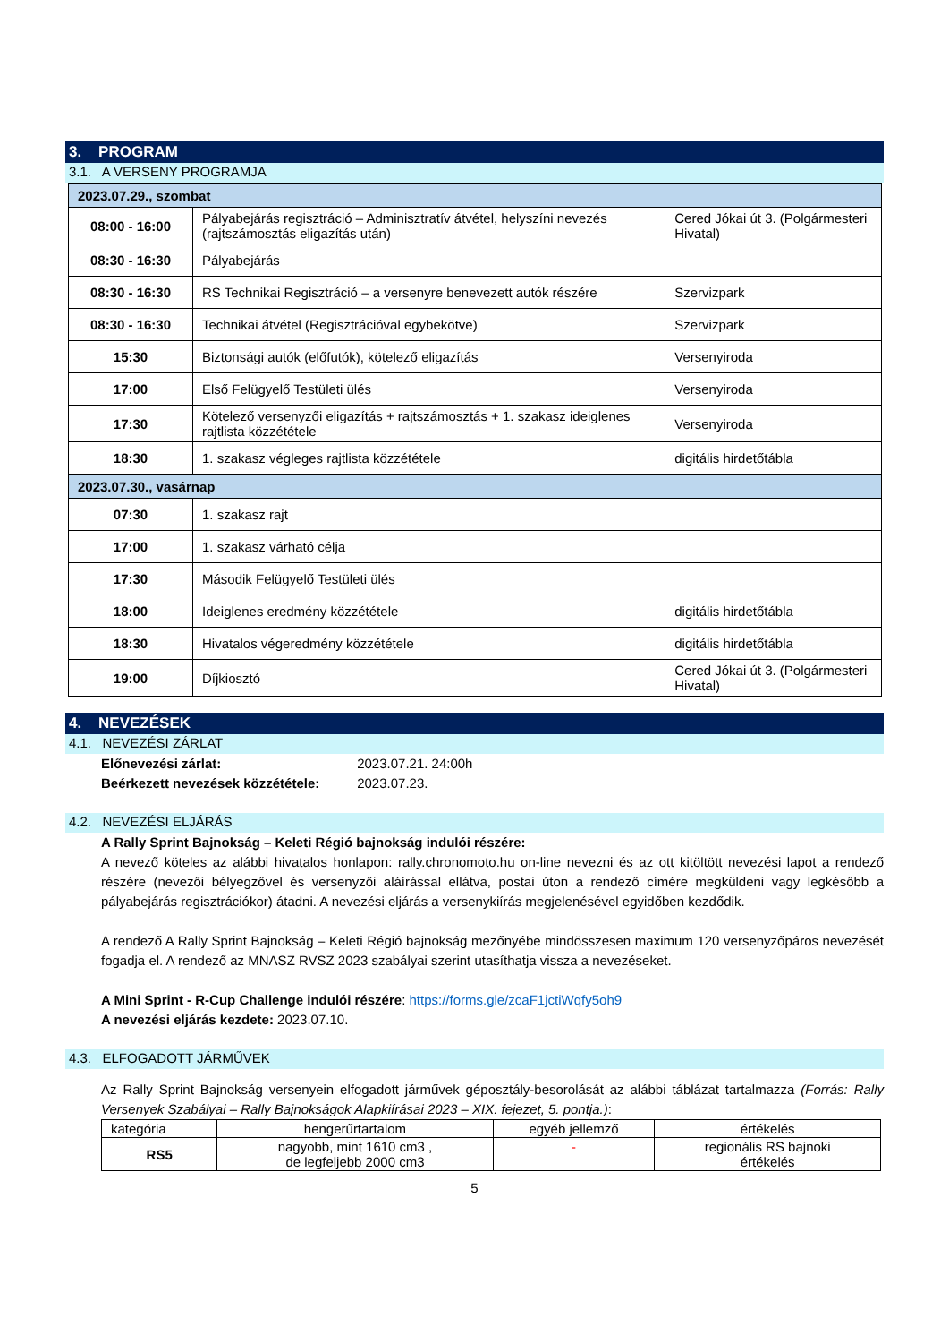3. PROGRAM
3.1. A VERSENY PROGRAMJA
| 2023.07.29., szombat | | |
| 08:00 - 16:00 | Pályabejárás regisztráció – Adminisztratív átvétel, helyszíni nevezés (rajtszámosztás eligazítás után) | Cered Jókai út 3. (Polgármesteri Hivatal) |
| 08:30 - 16:30 | Pályabejárás | |
| 08:30 - 16:30 | RS Technikai Regisztráció – a versenyre benevezett autók részére | Szervizpark |
| 08:30 - 16:30 | Technikai átvétel (Regisztrációval egybekötve) | Szervizpark |
| 15:30 | Biztonsági autók (előfutók), kötelező eligazítás | Versenyiroda |
| 17:00 | Első Felügyelő Testületi ülés | Versenyiroda |
| 17:30 | Kötelező versenyzői eligazítás + rajtszámosztás + 1. szakasz ideiglenes rajtlista közzététele | Versenyiroda |
| 18:30 | 1. szakasz végleges rajtlista közzététele | digitális hirdetőtábla |
| 2023.07.30., vasárnap | | |
| 07:30 | 1. szakasz rajt | |
| 17:00 | 1. szakasz várható célja | |
| 17:30 | Második Felügyelő Testületi ülés | |
| 18:00 | Ideiglenes eredmény közzététele | digitális hirdetőtábla |
| 18:30 | Hivatalos végeredmény közzététele | digitális hirdetőtábla |
| 19:00 | Díjkiosztó | Cered Jókai út 3. (Polgármesteri Hivatal) |
4. NEVEZÉSEK
4.1. NEVEZÉSI ZÁRLAT
Előnevezési zárlat: 2023.07.21. 24:00h
Beérkezett nevezések közzététele: 2023.07.23.
4.2. NEVEZÉSI ELJÁRÁS
A Rally Sprint Bajnokság – Keleti Régió bajnokság indulói részére:
A nevező köteles az alábbi hivatalos honlapon: rally.chronomoto.hu on-line nevezni és az ott kitöltött nevezési lapot a rendező részére (nevezői bélyegzővel és versenyzői aláírással ellátva, postai úton a rendező címére megküldeni vagy legkésőbb a pályabejárás regisztrációkor) átadni. A nevezési eljárás a versenykiírás megjelenésével egyidőben kezdődik.
A rendező A Rally Sprint Bajnokság – Keleti Régió bajnokság mezőnyébe mindösszesen maximum 120 versenyzőpáros nevezését fogadja el. A rendező az MNASZ RVSZ 2023 szabályai szerint utasíthatja vissza a nevezéseket.
A Mini Sprint - R-Cup Challenge indulói részére: https://forms.gle/zcaF1jctiWqfy5oh9
A nevezési eljárás kezdete: 2023.07.10.
4.3. ELFOGADOTT JÁRMŰVEK
Az Rally Sprint Bajnokság versenyein elfogadott járművek géposztály-besorolását az alábbi táblázat tartalmazza (Forrás: Rally Versenyek Szabályai – Rally Bajnokságok Alapkiírásai 2023 – XIX. fejezet, 5. pontja.):
| kategória | hengerűrtartalom | egyéb jellemző | értékelés |
| --- | --- | --- | --- |
| RS5 | nagyobb, mint 1610 cm3 , de legfeljebb 2000 cm3 | - | regionális RS bajnoki értékelés |
5